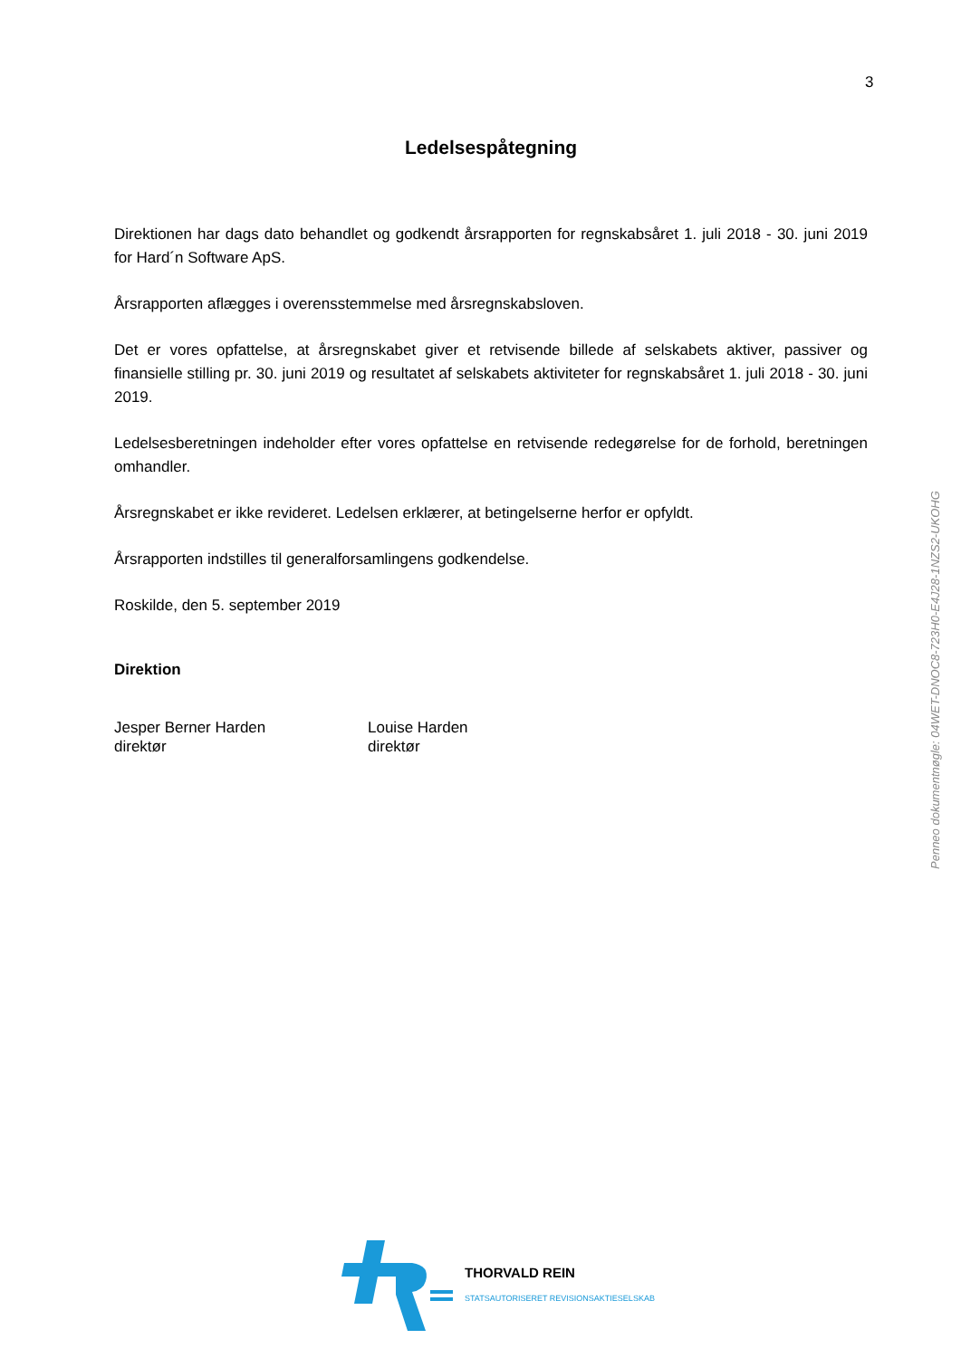3
Ledelsespåtegning
Direktionen har dags dato behandlet og godkendt årsrapporten for regnskabsåret 1. juli 2018 - 30. juni 2019 for Hard´n Software ApS.
Årsrapporten aflægges i overensstemmelse med årsregnskabsloven.
Det er vores opfattelse, at årsregnskabet giver et retvisende billede af selskabets aktiver, passiver og finansielle stilling pr. 30. juni 2019 og resultatet af selskabets aktiviteter for regnskabsåret 1. juli 2018 - 30. juni 2019.
Ledelsesberetningen indeholder efter vores opfattelse en retvisende redegørelse for de forhold, beretningen omhandler.
Årsregnskabet er ikke revideret. Ledelsen erklærer, at betingelserne herfor er opfyldt.
Årsrapporten indstilles til generalforsamlingens godkendelse.
Roskilde, den 5. september 2019
Direktion
Jesper Berner Harden
direktør
Louise Harden
direktør
Penneo dokumentnøgle: 04WET-DNOC8-723H0-E4J28-1NZS2-UKOHG
THORVALD REIN
STATSAUTORISERET REVISIONSAKTIESELSKAB